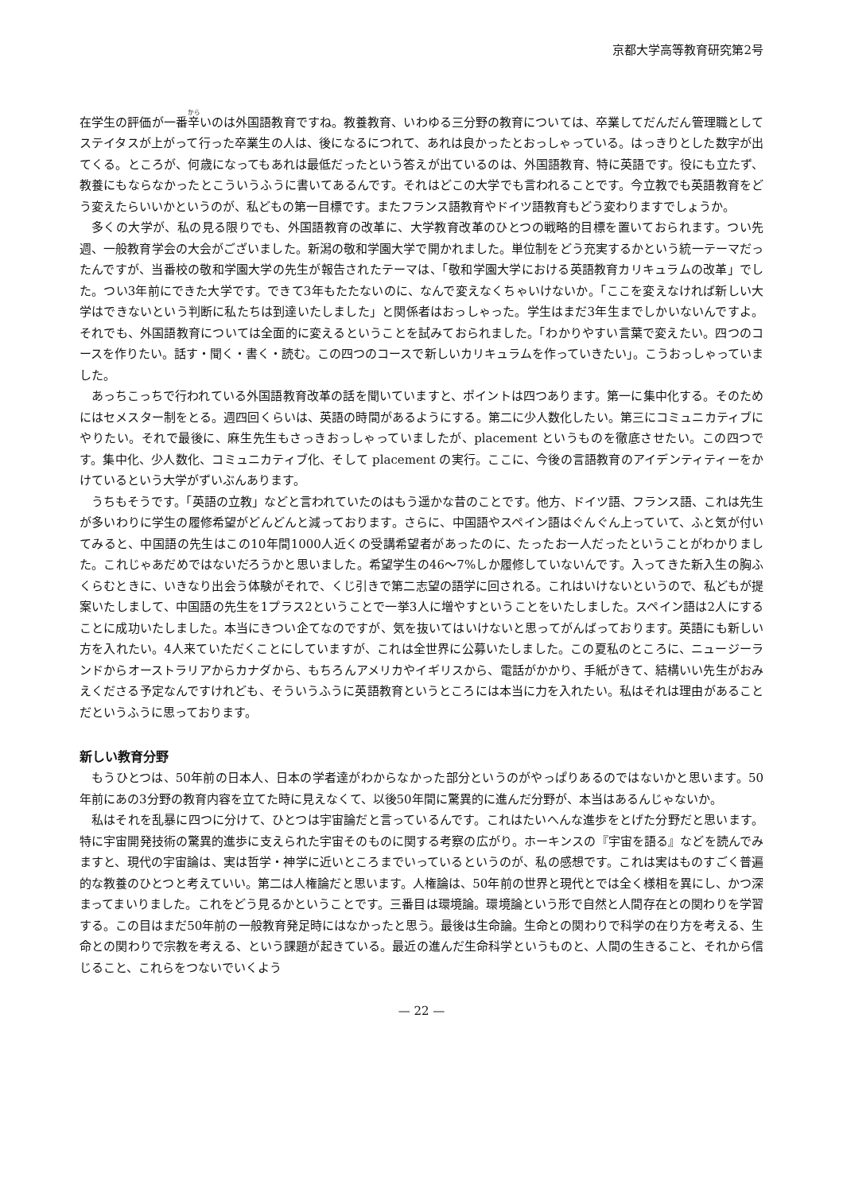京都大学高等教育研究第2号
在学生の評価が一番辛いのは外国語教育ですね。教養教育、いわゆる三分野の教育については、卒業してだんだん管理職としてステイタスが上がって行った卒業生の人は、後になるにつれて、あれは良かったとおっしゃっている。はっきりとした数字が出てくる。ところが、何歳になってもあれは最低だったという答えが出ているのは、外国語教育、特に英語です。役にも立たず、教養にもならなかったとこういうふうに書いてあるんです。それはどこの大学でも言われることです。今立教でも英語教育をどう変えたらいいかというのが、私どもの第一目標です。またフランス語教育やドイツ語教育もどう変わりますでしょうか。
多くの大学が、私の見る限りでも、外国語教育の改革に、大学教育改革のひとつの戦略的目標を置いておられます。つい先週、一般教育学会の大会がございました。新潟の敬和学園大学で開かれました。単位制をどう充実するかという統一テーマだったんですが、当番校の敬和学園大学の先生が報告されたテーマは、「敬和学園大学における英語教育カリキュラムの改革」でした。つい3年前にできた大学です。できて3年もたたないのに、なんで変えなくちゃいけないか。「ここを変えなければ新しい大学はできないという判断に私たちは到達いたしました」と関係者はおっしゃった。学生はまだ3年生までしかいないんですよ。それでも、外国語教育については全面的に変えるということを試みておられました。「わかりやすい言葉で変えたい。四つのコースを作りたい。話す・聞く・書く・読む。この四つのコースで新しいカリキュラムを作っていきたい」。こうおっしゃっていました。
あっちこっちで行われている外国語教育改革の話を聞いていますと、ポイントは四つあります。第一に集中化する。そのためにはセメスター制をとる。週四回くらいは、英語の時間があるようにする。第二に少人数化したい。第三にコミュニカティブにやりたい。それで最後に、麻生先生もさっきおっしゃっていましたが、placement というものを徹底させたい。この四つです。集中化、少人数化、コミュニカティブ化、そして placement の実行。ここに、今後の言語教育のアイデンティティーをかけているという大学がずいぶんあります。
うちもそうです。「英語の立教」などと言われていたのはもう遥かな昔のことです。他方、ドイツ語、フランス語、これは先生が多いわりに学生の履修希望がどんどんと減っております。さらに、中国語やスペイン語はぐんぐん上っていて、ふと気が付いてみると、中国語の先生はこの10年間1000人近くの受講希望者があったのに、たったお一人だったということがわかりました。これじゃあだめではないだろうかと思いました。希望学生の46〜7%しか履修していないんです。入ってきた新入生の胸ふくらむときに、いきなり出会う体験がそれで、くじ引きで第二志望の語学に回される。これはいけないというので、私どもが提案いたしまして、中国語の先生を1プラス2ということで一挙3人に増やすということをいたしました。スペイン語は2人にすることに成功いたしました。本当にきつい企てなのですが、気を抜いてはいけないと思ってがんばっております。英語にも新しい方を入れたい。4人来ていただくことにしていますが、これは全世界に公募いたしました。この夏私のところに、ニュージーランドからオーストラリアからカナダから、もちろんアメリカやイギリスから、電話がかかり、手紙がきて、結構いい先生がおみえくださる予定なんですけれども、そういうふうに英語教育というところには本当に力を入れたい。私はそれは理由があることだというふうに思っております。
新しい教育分野
もうひとつは、50年前の日本人、日本の学者達がわからなかった部分というのがやっぱりあるのではないかと思います。50年前にあの3分野の教育内容を立てた時に見えなくて、以後50年間に驚異的に進んだ分野が、本当はあるんじゃないか。
私はそれを乱暴に四つに分けて、ひとつは宇宙論だと言っているんです。これはたいへんな進歩をとげた分野だと思います。特に宇宙開発技術の驚異的進歩に支えられた宇宙そのものに関する考察の広がり。ホーキンスの『宇宙を語る』などを読んでみますと、現代の宇宙論は、実は哲学・神学に近いところまでいっているというのが、私の感想です。これは実はものすごく普遍的な教養のひとつと考えていい。第二は人権論だと思います。人権論は、50年前の世界と現代とでは全く様相を異にし、かつ深まってまいりました。これをどう見るかということです。三番目は環境論。環境論という形で自然と人間存在との関わりを学習する。この目はまだ50年前の一般教育発足時にはなかったと思う。最後は生命論。生命との関わりで科学の在り方を考える、生命との関わりで宗教を考える、という課題が起きている。最近の進んだ生命科学というものと、人間の生きること、それから信じること、これらをつないでいくよう
— 22 —